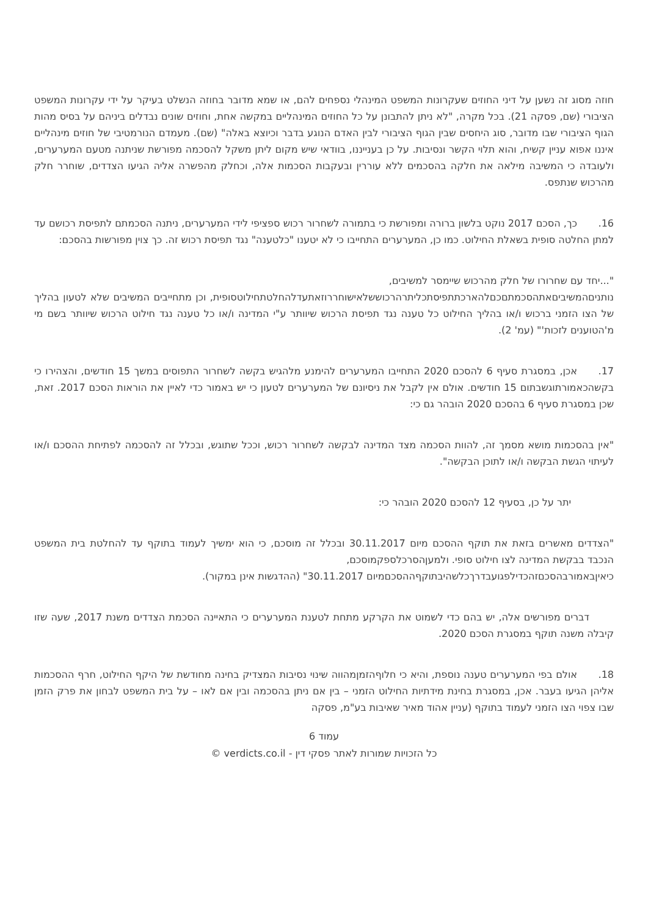חוזה מסוג זה נשען על דיני החוזים שעקרונות המשפט המינהלי נספחים להם, או שמא מדובר בחוזה הנשלט בעיקר על ידי עקרונות המשפט הציבורי (שם, פסקה 21). בכל מקרה, "לא ניתן להתבונן על כל החוזים המינהליים במקשה אחת, וחוזים שונים נבדלים ביניהם על בסיס מהות הגוף הציבורי שבו מדובר, סוג היחסים שבין הגוף הציבורי לבין האדם הנוגע בדבר וכיוצא באלה" (שם). מעמדם הנורמטיבי של חוזים מינהליים איננו אפוא עניין קשיח, והוא תלוי הקשר ונסיבות. על כן בענייננו, בוודאי שיש מקום ליתן משקל להסכמה מפורשת שניתנה מטעם המערערים, ולעובדה כי המשיבה מילאה את חלקה בהסכמים ללא עוררין ובעקבות הסכמות אלה, וכחלק מהפשרה אליה הגיעו הצדדים, שוחרר חלק מהרכוש שנתפס.
16. כך, הסכם 2017 נוקט בלשון ברורה ומפורשת כי בתמורה לשחרור רכוש ספציפי לידי המערערים, ניתנה הסכמתם לתפיסת רכושם עד למתן החלטה סופית בשאלת החילוט. כמו כן, המערערים התחייבו כי לא יטענו "כלטענה" נגד תפיסת רכוש זה. כך צוין מפורשות בהסכם:
"...יחד עם שחרורו של חלק מהרכוש שיימסר למשיבים,
נותניםהמשיביםאתהסכמתםכםלהארכתתפיסתכליתרהרכוששלאישוחררוזאתעדלהחלטתחילוטסופית, וכן מתחייבים המשיבים שלא לטעון בהליך של הצו הזמני ברכוש ו/או בהליך החילוט כל טענה נגד תפיסת הרכוש שיוותר ע"י המדינה ו/או כל טענה נגד חילוט הרכוש שיוותר בשם מי מ'הטוענים לזכות'" (עמ' 2).
17. אכן, במסגרת סעיף 6 להסכם 2020 התחייבו המערערים להימנע מלהגיש בקשה לשחרור התפוסים במשך 15 חודשים, והצהירו כי בקשהכאמורתוגשבתום 15 חודשים. אולם אין לקבל את ניסיונם של המערערים לטעון כי יש באמור כדי לאיין את הוראות הסכם 2017. זאת, שכן במסגרת סעיף 6 בהסכם 2020 הובהר גם כי:
"אין בהסכמות מושא מסמך זה, להוות הסכמה מצד המדינה לבקשה לשחרור רכוש, וככל שתוגש, ובכלל זה להסכמה לפתיחת ההסכם ו/או לעיתוי הגשת הבקשה ו/או לתוכן הבקשה".
יתר על כן, בסעיף 12 להסכם 2020 הובהר כי:
"הצדדים מאשרים בזאת את תוקף ההסכם מיום 30.11.2017 ובכלל זה מוסכם, כי הוא ימשיך לעמוד בתוקף עד להחלטת בית המשפט הנכבד בבקשת המדינה לצו חילוט סופי. ולמעןהסרכלספקמוסכם,
כיאיןבאמורבהסכםזהכדילפגועבדרךכלשהיבתוקףההסכםמיום 30.11.2017" (ההדגשות אינן במקור).
דברים מפורשים אלה, יש בהם כדי לשמוט את הקרקע מתחת לטענת המערערים כי התאיינה הסכמת הצדדים משנת 2017, שעה שזו קיבלה משנה תוקף במסגרת הסכם 2020.
18. אולם בפי המערערים טענה נוספת, והיא כי חלוףהזמןמהווה שינוי נסיבות המצדיק בחינה מחודשת של היקף החילוט, חרף ההסכמות אליהן הגיעו בעבר. אכן, במסגרת בחינת מידתיות החילוט הזמני – בין אם ניתן בהסכמה ובין אם לאו – על בית המשפט לבחון את פרק הזמן שבו צפוי הצו הזמני לעמוד בתוקף (עניין אהוד מאיר שאיבות בע"מ, פסקה
עמוד 6
כל הזכויות שמורות לאתר פסקי דין - verdicts.co.il ©